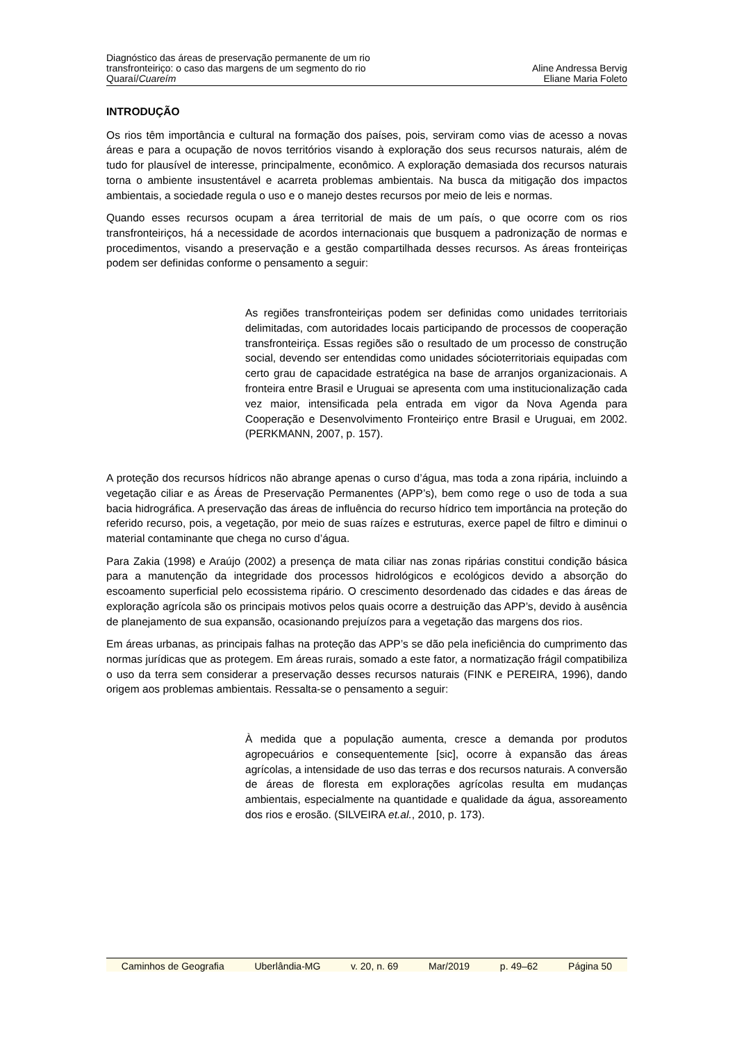Diagnóstico das áreas de preservação permanente de um rio
transfronteiriço: o caso das margens de um segmento do rio
Quaraí/Cuareím
Aline Andressa Bervig
Eliane Maria Foleto
INTRODUÇÃO
Os rios têm importância e cultural na formação dos países, pois, serviram como vias de acesso a novas áreas e para a ocupação de novos territórios visando à exploração dos seus recursos naturais, além de tudo for plausível de interesse, principalmente, econômico. A exploração demasiada dos recursos naturais torna o ambiente insustentável e acarreta problemas ambientais. Na busca da mitigação dos impactos ambientais, a sociedade regula o uso e o manejo destes recursos por meio de leis e normas.
Quando esses recursos ocupam a área territorial de mais de um país, o que ocorre com os rios transfronteiriços, há a necessidade de acordos internacionais que busquem a padronização de normas e procedimentos, visando a preservação e a gestão compartilhada desses recursos. As áreas fronteiriças podem ser definidas conforme o pensamento a seguir:
As regiões transfronteiriças podem ser definidas como unidades territoriais delimitadas, com autoridades locais participando de processos de cooperação transfronteiriça. Essas regiões são o resultado de um processo de construção social, devendo ser entendidas como unidades sócioterritoriais equipadas com certo grau de capacidade estratégica na base de arranjos organizacionais. A fronteira entre Brasil e Uruguai se apresenta com uma institucionalização cada vez maior, intensificada pela entrada em vigor da Nova Agenda para Cooperação e Desenvolvimento Fronteiriço entre Brasil e Uruguai, em 2002. (PERKMANN, 2007, p. 157).
A proteção dos recursos hídricos não abrange apenas o curso d’água, mas toda a zona ripária, incluindo a vegetação ciliar e as Áreas de Preservação Permanentes (APP’s), bem como rege o uso de toda a sua bacia hidrográfica. A preservação das áreas de influência do recurso hídrico tem importância na proteção do referido recurso, pois, a vegetação, por meio de suas raízes e estruturas, exerce papel de filtro e diminui o material contaminante que chega no curso d’água.
Para Zakia (1998) e Araújo (2002) a presença de mata ciliar nas zonas ripárias constitui condição básica para a manutenção da integridade dos processos hidrológicos e ecológicos devido a absorção do escoamento superficial pelo ecossistema ripário. O crescimento desordenado das cidades e das áreas de exploração agrícola são os principais motivos pelos quais ocorre a destruição das APP’s, devido à ausência de planejamento de sua expansão, ocasionando prejuízos para a vegetação das margens dos rios.
Em áreas urbanas, as principais falhas na proteção das APP’s se dão pela ineficiência do cumprimento das normas jurídicas que as protegem. Em áreas rurais, somado a este fator, a normatização frágil compatibiliza o uso da terra sem considerar a preservação desses recursos naturais (FINK e PEREIRA, 1996), dando origem aos problemas ambientais. Ressalta-se o pensamento a seguir:
À medida que a população aumenta, cresce a demanda por produtos agropecuários e consequentemente [sic], ocorre à expansão das áreas agrícolas, a intensidade de uso das terras e dos recursos naturais. A conversão de áreas de floresta em explorações agrícolas resulta em mudanças ambientais, especialmente na quantidade e qualidade da água, assoreamento dos rios e erosão. (SILVEIRA et.al., 2010, p. 173).
Caminhos de Geografia Uberlândia-MG v. 20, n. 69 Mar/2019 p. 49–62 Página 50